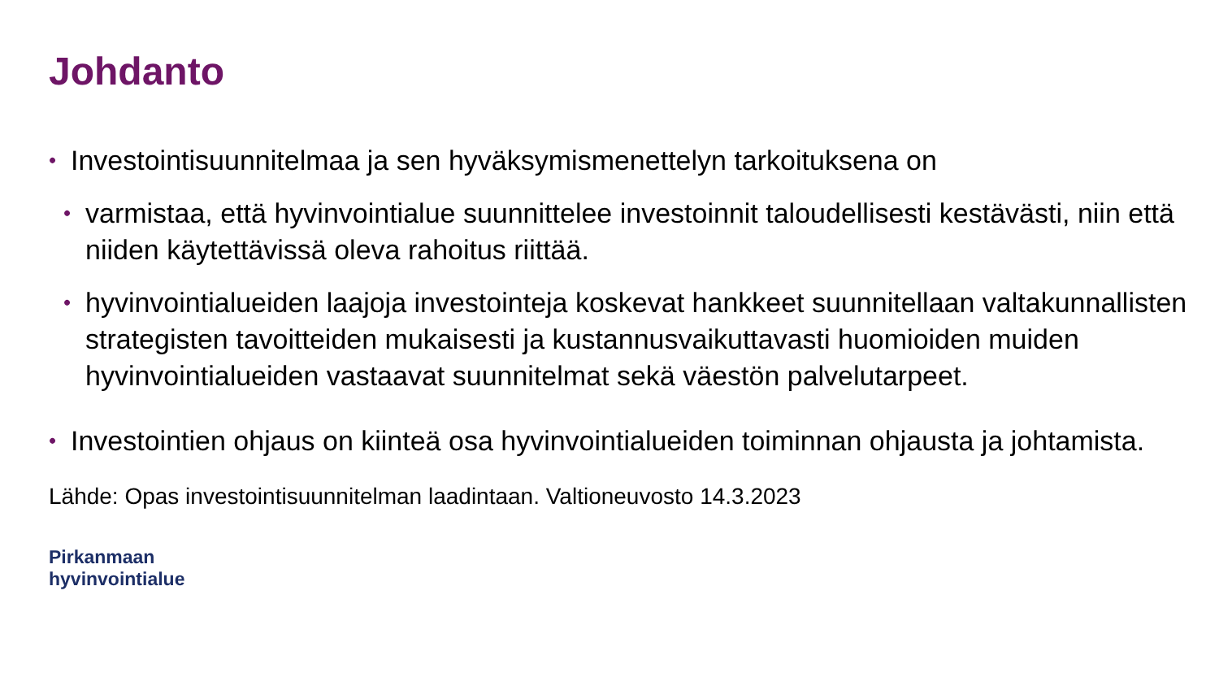Johdanto
• Investointisuunnitelmaa ja sen hyväksymismenettelyn tarkoituksena on
• varmistaa, että hyvinvointialue suunnittelee investoinnit taloudellisesti kestävästi, niin että niiden käytettävissä oleva rahoitus riittää.
• hyvinvointialueiden laajoja investointeja koskevat hankkeet suunnitellaan valtakunnallisten strategisten tavoitteiden mukaisesti ja kustannusvaikuttavasti huomioiden muiden hyvinvointialueiden vastaavat suunnitelmat sekä väestön palvelutarpeet.
• Investointien ohjaus on kiinteä osa hyvinvointialueiden toiminnan ohjausta ja johtamista.
Lähde: Opas investointisuunnitelman laadintaan. Valtioneuvosto 14.3.2023
Pirkanmaan
hyvinvointialue